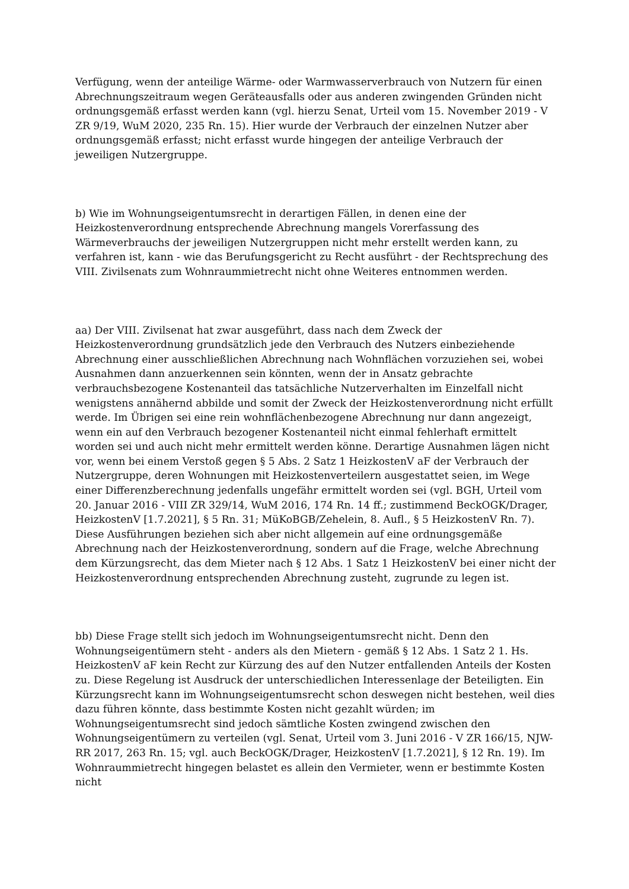Verfügung, wenn der anteilige Wärme- oder Warmwasserverbrauch von Nutzern für einen Abrechnungszeitraum wegen Geräteausfalls oder aus anderen zwingenden Gründen nicht ordnungsgemäß erfasst werden kann (vgl. hierzu Senat, Urteil vom 15. November 2019 - V ZR 9/19, WuM 2020, 235 Rn. 15). Hier wurde der Verbrauch der einzelnen Nutzer aber ordnungsgemäß erfasst; nicht erfasst wurde hingegen der anteilige Verbrauch der jeweiligen Nutzergruppe.
b) Wie im Wohnungseigentumsrecht in derartigen Fällen, in denen eine der Heizkostenverordnung entsprechende Abrechnung mangels Vorerfassung des Wärmeverbrauchs der jeweiligen Nutzergruppen nicht mehr erstellt werden kann, zu verfahren ist, kann - wie das Berufungsgericht zu Recht ausführt - der Rechtsprechung des VIII. Zivilsenats zum Wohnraummietrecht nicht ohne Weiteres entnommen werden.
aa) Der VIII. Zivilsenat hat zwar ausgeführt, dass nach dem Zweck der Heizkostenverordnung grundsätzlich jede den Verbrauch des Nutzers einbeziehende Abrechnung einer ausschließlichen Abrechnung nach Wohnflächen vorzuziehen sei, wobei Ausnahmen dann anzuerkennen sein könnten, wenn der in Ansatz gebrachte verbrauchsbezogene Kostenanteil das tatsächliche Nutzerverhalten im Einzelfall nicht wenigstens annähernd abbilde und somit der Zweck der Heizkostenverordnung nicht erfüllt werde. Im Übrigen sei eine rein wohnflächenbezogene Abrechnung nur dann angezeigt, wenn ein auf den Verbrauch bezogener Kostenanteil nicht einmal fehlerhaft ermittelt worden sei und auch nicht mehr ermittelt werden könne. Derartige Ausnahmen lägen nicht vor, wenn bei einem Verstoß gegen § 5 Abs. 2 Satz 1 HeizkostenV aF der Verbrauch der Nutzergruppe, deren Wohnungen mit Heizkostenverteilern ausgestattet seien, im Wege einer Differenzberechnung jedenfalls ungefähr ermittelt worden sei (vgl. BGH, Urteil vom 20. Januar 2016 - VIII ZR 329/14, WuM 2016, 174 Rn. 14 ff.; zustimmend BeckOGK/Drager, HeizkostenV [1.7.2021], § 5 Rn. 31; MüKoBGB/Zehelein, 8. Aufl., § 5 HeizkostenV Rn. 7). Diese Ausführungen beziehen sich aber nicht allgemein auf eine ordnungsgemäße Abrechnung nach der Heizkostenverordnung, sondern auf die Frage, welche Abrechnung dem Kürzungsrecht, das dem Mieter nach § 12 Abs. 1 Satz 1 HeizkostenV bei einer nicht der Heizkostenverordnung entsprechenden Abrechnung zusteht, zugrunde zu legen ist.
bb) Diese Frage stellt sich jedoch im Wohnungseigentumsrecht nicht. Denn den Wohnungseigentümern steht - anders als den Mietern - gemäß § 12 Abs. 1 Satz 2 1. Hs. HeizkostenV aF kein Recht zur Kürzung des auf den Nutzer entfallenden Anteils der Kosten zu. Diese Regelung ist Ausdruck der unterschiedlichen Interessenlage der Beteiligten. Ein Kürzungsrecht kann im Wohnungseigentumsrecht schon deswegen nicht bestehen, weil dies dazu führen könnte, dass bestimmte Kosten nicht gezahlt würden; im Wohnungseigentumsrecht sind jedoch sämtliche Kosten zwingend zwischen den Wohnungseigentümern zu verteilen (vgl. Senat, Urteil vom 3. Juni 2016 - V ZR 166/15, NJW-RR 2017, 263 Rn. 15; vgl. auch BeckOGK/Drager, HeizkostenV [1.7.2021], § 12 Rn. 19). Im Wohnraummietrecht hingegen belastet es allein den Vermieter, wenn er bestimmte Kosten nicht